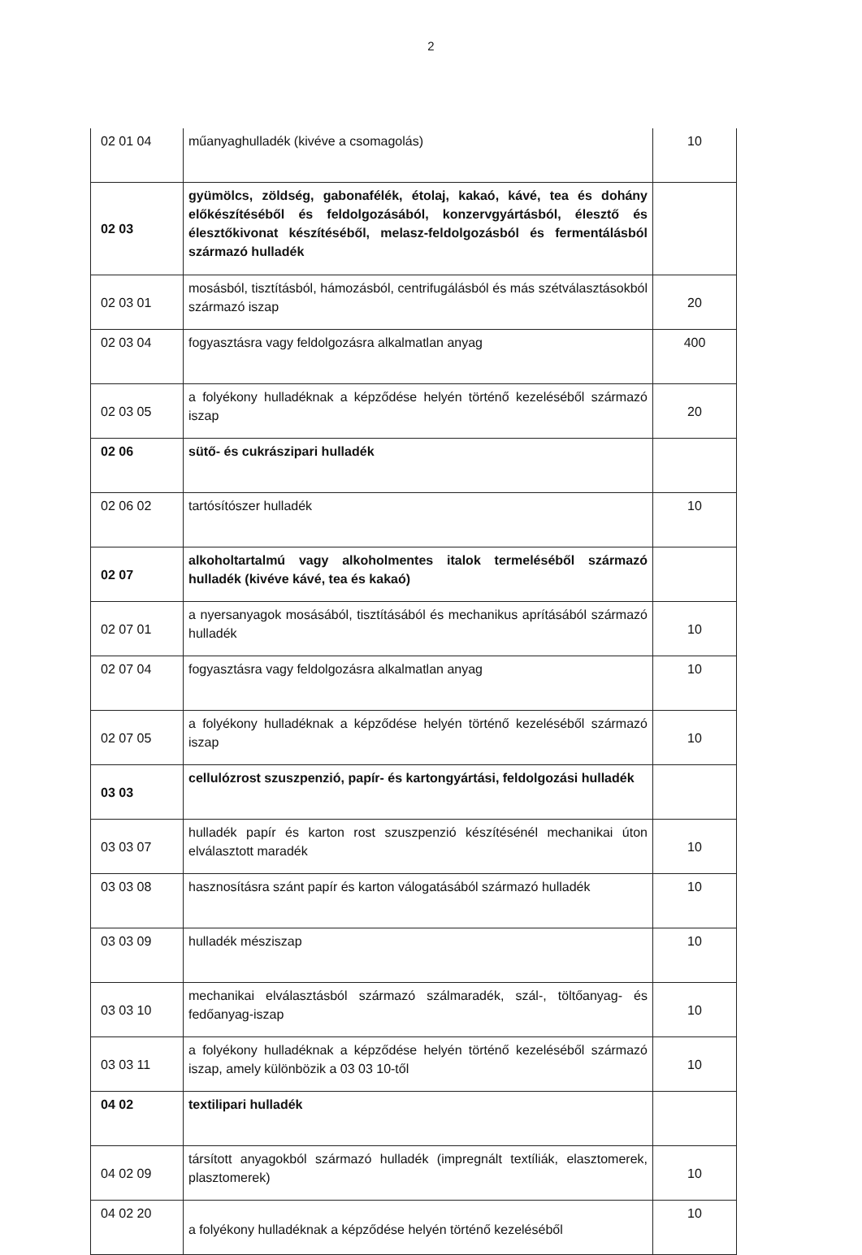2
| 02 01 04 | műanyaghulladék (kivéve a csomagolás) | 10 |
| 02 03 | gyümölcs, zöldség, gabonafélék, étolaj, kakaó, kávé, tea és dohány előkészítéséből és feldolgozásából, konzervgyártásból, élesztő és élesztőkivonat készítéséből, melasz-feldolgozásból és fermentálásból származó hulladék | |
| 02 03 01 | mosásból, tisztításból, hámozásból, centrifugálásból és más szétválasztásokból származó iszap | 20 |
| 02 03 04 | fogyasztásra vagy feldolgozásra alkalmatlan anyag | 400 |
| 02 03 05 | a folyékony hulladéknak a képződése helyén történő kezeléséből származó iszap | 20 |
| 02 06 | sütő- és cukrászipari hulladék | |
| 02 06 02 | tartósítószer hulladék | 10 |
| 02 07 | alkoholtartalmú vagy alkoholmentes italok termeléséből származó hulladék (kivéve kávé, tea és kakaó) | |
| 02 07 01 | a nyersanyagok mosásából, tisztításából és mechanikus aprításából származó hulladék | 10 |
| 02 07 04 | fogyasztásra vagy feldolgozásra alkalmatlan anyag | 10 |
| 02 07 05 | a folyékony hulladéknak a képződése helyén történő kezeléséből származó iszap | 10 |
| 03 03 | cellulózrost szuszpenzió, papír- és kartongyártási, feldolgozási hulladék | |
| 03 03 07 | hulladék papír és karton rost szuszpenzió készítésénél mechanikai úton elválasztott maradék | 10 |
| 03 03 08 | hasznosításra szánt papír és karton válogatásából származó hulladék | 10 |
| 03 03 09 | hulladék mésziszap | 10 |
| 03 03 10 | mechanikai elválasztásból származó szálmaradék, szál-, töltőanyag- és fedőanyag-iszap | 10 |
| 03 03 11 | a folyékony hulladéknak a képződése helyén történő kezeléséből származó iszap, amely különbözik a 03 03 10-től | 10 |
| 04 02 | textilipari hulladék | |
| 04 02 09 | társított anyagokból származó hulladék (impregnált textíliák, elasztomerek, plasztomerek) | 10 |
| 04 02 20 | a folyékony hulladéknak a képződése helyén történő kezeléséből | 10 |